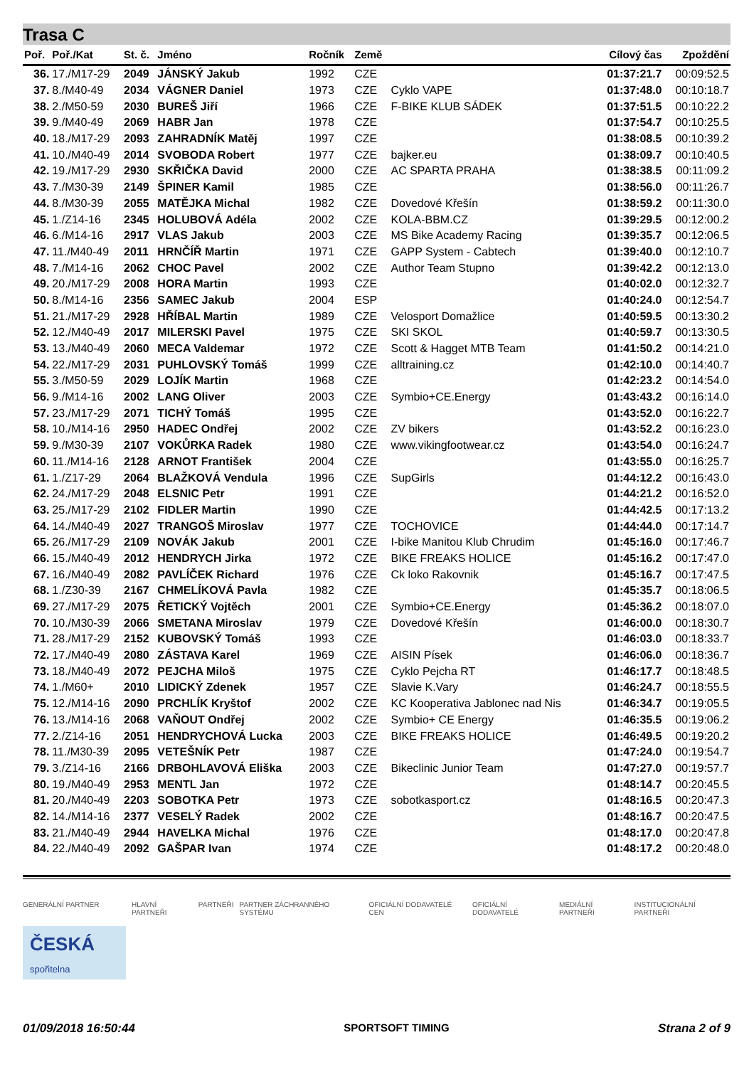Trasa C
| Poř. | Poř./Kat | St. č. | Jméno | Ročník | Země | | Cílový čas | Zpoždění |
| --- | --- | --- | --- | --- | --- | --- | --- | --- |
| 36. | 17./M17-29 | 2049 | JÁNSKÝ Jakub | 1992 | CZE | | 01:37:21.7 | 00:09:52.5 |
| 37. | 8./M40-49 | 2034 | VÁGNER Daniel | 1973 | CZE | Cyklo VAPE | 01:37:48.0 | 00:10:18.7 |
| 38. | 2./M50-59 | 2030 | BUREŠ Jiří | 1966 | CZE | F-BIKE KLUB SÁDEK | 01:37:51.5 | 00:10:22.2 |
| 39. | 9./M40-49 | 2069 | HABR Jan | 1978 | CZE | | 01:37:54.7 | 00:10:25.5 |
| 40. | 18./M17-29 | 2093 | ZAHRADNÍK Matěj | 1997 | CZE | | 01:38:08.5 | 00:10:39.2 |
| 41. | 10./M40-49 | 2014 | SVOBODA Robert | 1977 | CZE | bajker.eu | 01:38:09.7 | 00:10:40.5 |
| 42. | 19./M17-29 | 2930 | SKŘIČKA David | 2000 | CZE | AC SPARTA PRAHA | 01:38:38.5 | 00:11:09.2 |
| 43. | 7./M30-39 | 2149 | ŠPINER Kamil | 1985 | CZE | | 01:38:56.0 | 00:11:26.7 |
| 44. | 8./M30-39 | 2055 | MATĚJKA Michal | 1982 | CZE | Dovedové Křešín | 01:38:59.2 | 00:11:30.0 |
| 45. | 1./Z14-16 | 2345 | HOLUBOVÁ Adéla | 2002 | CZE | KOLA-BBM.CZ | 01:39:29.5 | 00:12:00.2 |
| 46. | 6./M14-16 | 2917 | VLAS Jakub | 2003 | CZE | MS Bike Academy Racing | 01:39:35.7 | 00:12:06.5 |
| 47. | 11./M40-49 | 2011 | HRNČÍŘ Martin | 1971 | CZE | GAPP System - Cabtech | 01:39:40.0 | 00:12:10.7 |
| 48. | 7./M14-16 | 2062 | CHOC Pavel | 2002 | CZE | Author Team Stupno | 01:39:42.2 | 00:12:13.0 |
| 49. | 20./M17-29 | 2008 | HORA Martin | 1993 | CZE | | 01:40:02.0 | 00:12:32.7 |
| 50. | 8./M14-16 | 2356 | SAMEC Jakub | 2004 | ESP | | 01:40:24.0 | 00:12:54.7 |
| 51. | 21./M17-29 | 2928 | HŘÍBAL Martin | 1989 | CZE | Velosport Domažlice | 01:40:59.5 | 00:13:30.2 |
| 52. | 12./M40-49 | 2017 | MILERSKI Pavel | 1975 | CZE | SKI SKOL | 01:40:59.7 | 00:13:30.5 |
| 53. | 13./M40-49 | 2060 | MECA Valdemar | 1972 | CZE | Scott & Hagget MTB Team | 01:41:50.2 | 00:14:21.0 |
| 54. | 22./M17-29 | 2031 | PUHLOVSKÝ Tomáš | 1999 | CZE | alltraining.cz | 01:42:10.0 | 00:14:40.7 |
| 55. | 3./M50-59 | 2029 | LOJÍK Martin | 1968 | CZE | | 01:42:23.2 | 00:14:54.0 |
| 56. | 9./M14-16 | 2002 | LANG Oliver | 2003 | CZE | Symbio+CE.Energy | 01:43:43.2 | 00:16:14.0 |
| 57. | 23./M17-29 | 2071 | TICHÝ Tomáš | 1995 | CZE | | 01:43:52.0 | 00:16:22.7 |
| 58. | 10./M14-16 | 2950 | HADEC Ondřej | 2002 | CZE | ZV bikers | 01:43:52.2 | 00:16:23.0 |
| 59. | 9./M30-39 | 2107 | VOKŮRKA Radek | 1980 | CZE | www.vikingfootwear.cz | 01:43:54.0 | 00:16:24.7 |
| 60. | 11./M14-16 | 2128 | ARNOT František | 2004 | CZE | | 01:43:55.0 | 00:16:25.7 |
| 61. | 1./Z17-29 | 2064 | BLAŽKOVÁ Vendula | 1996 | CZE | SupGirls | 01:44:12.2 | 00:16:43.0 |
| 62. | 24./M17-29 | 2048 | ELSNIC Petr | 1991 | CZE | | 01:44:21.2 | 00:16:52.0 |
| 63. | 25./M17-29 | 2102 | FIDLER Martin | 1990 | CZE | | 01:44:42.5 | 00:17:13.2 |
| 64. | 14./M40-49 | 2027 | TRANGOŠ Miroslav | 1977 | CZE | TOCHOVICE | 01:44:44.0 | 00:17:14.7 |
| 65. | 26./M17-29 | 2109 | NOVÁK Jakub | 2001 | CZE | I-bike Manitou Klub Chrudim | 01:45:16.0 | 00:17:46.7 |
| 66. | 15./M40-49 | 2012 | HENDRYCH Jirka | 1972 | CZE | BIKE FREAKS HOLICE | 01:45:16.2 | 00:17:47.0 |
| 67. | 16./M40-49 | 2082 | PAVLÍČEK Richard | 1976 | CZE | Ck loko Rakovnik | 01:45:16.7 | 00:17:47.5 |
| 68. | 1./Z30-39 | 2167 | CHMELÍKOVÁ Pavla | 1982 | CZE | | 01:45:35.7 | 00:18:06.5 |
| 69. | 27./M17-29 | 2075 | ŘETICKÝ Vojtěch | 2001 | CZE | Symbio+CE.Energy | 01:45:36.2 | 00:18:07.0 |
| 70. | 10./M30-39 | 2066 | SMETANA Miroslav | 1979 | CZE | Dovedové Křešín | 01:46:00.0 | 00:18:30.7 |
| 71. | 28./M17-29 | 2152 | KUBOVSKÝ Tomáš | 1993 | CZE | | 01:46:03.0 | 00:18:33.7 |
| 72. | 17./M40-49 | 2080 | ZÁSTAVA Karel | 1969 | CZE | AISIN Písek | 01:46:06.0 | 00:18:36.7 |
| 73. | 18./M40-49 | 2072 | PEJCHA Miloš | 1975 | CZE | Cyklo Pejcha RT | 01:46:17.7 | 00:18:48.5 |
| 74. | 1./M60+ | 2010 | LIDICKÝ Zdenek | 1957 | CZE | Slavie K.Vary | 01:46:24.7 | 00:18:55.5 |
| 75. | 12./M14-16 | 2090 | PRCHLÍK Kryštof | 2002 | CZE | KC Kooperativa Jablonec nad Nis | 01:46:34.7 | 00:19:05.5 |
| 76. | 13./M14-16 | 2068 | VAŇOUT Ondřej | 2002 | CZE | Symbio+ CE Energy | 01:46:35.5 | 00:19:06.2 |
| 77. | 2./Z14-16 | 2051 | HENDRYCHOVÁ Lucka | 2003 | CZE | BIKE FREAKS HOLICE | 01:46:49.5 | 00:19:20.2 |
| 78. | 11./M30-39 | 2095 | VETEŠNÍK Petr | 1987 | CZE | | 01:47:24.0 | 00:19:54.7 |
| 79. | 3./Z14-16 | 2166 | DRBOHLAVOVÁ Eliška | 2003 | CZE | Bikeclinic Junior Team | 01:47:27.0 | 00:19:57.7 |
| 80. | 19./M40-49 | 2953 | MENTL Jan | 1972 | CZE | | 01:48:14.7 | 00:20:45.5 |
| 81. | 20./M40-49 | 2203 | SOBOTKA Petr | 1973 | CZE | sobotkasport.cz | 01:48:16.5 | 00:20:47.3 |
| 82. | 14./M14-16 | 2377 | VESELÝ Radek | 2002 | CZE | | 01:48:16.7 | 00:20:47.5 |
| 83. | 21./M40-49 | 2944 | HAVELKA Michal | 1976 | CZE | | 01:48:17.0 | 00:20:47.8 |
| 84. | 22./M40-49 | 2092 | GAŠPAR Ivan | 1974 | CZE | | 01:48:17.2 | 00:20:48.0 |
GENERÁLNÍ PARTNER
ČESKÁ
spořitelna
HLAVNÍ PARTNEŘI PARTNEŘI PARTNER ZÁCHRANNÉHO SYSTÉMU OFICIÁLNÍ DODAVATELÉ CEN OFICIÁLNÍ DODAVATELÉ MEDIÁLNÍ PARTNEŘI INSTITUCIONÁLNÍ PARTNEŘI
01/09/2018 16:50:44 SPORTSOFT TIMING Strana 2 of 9